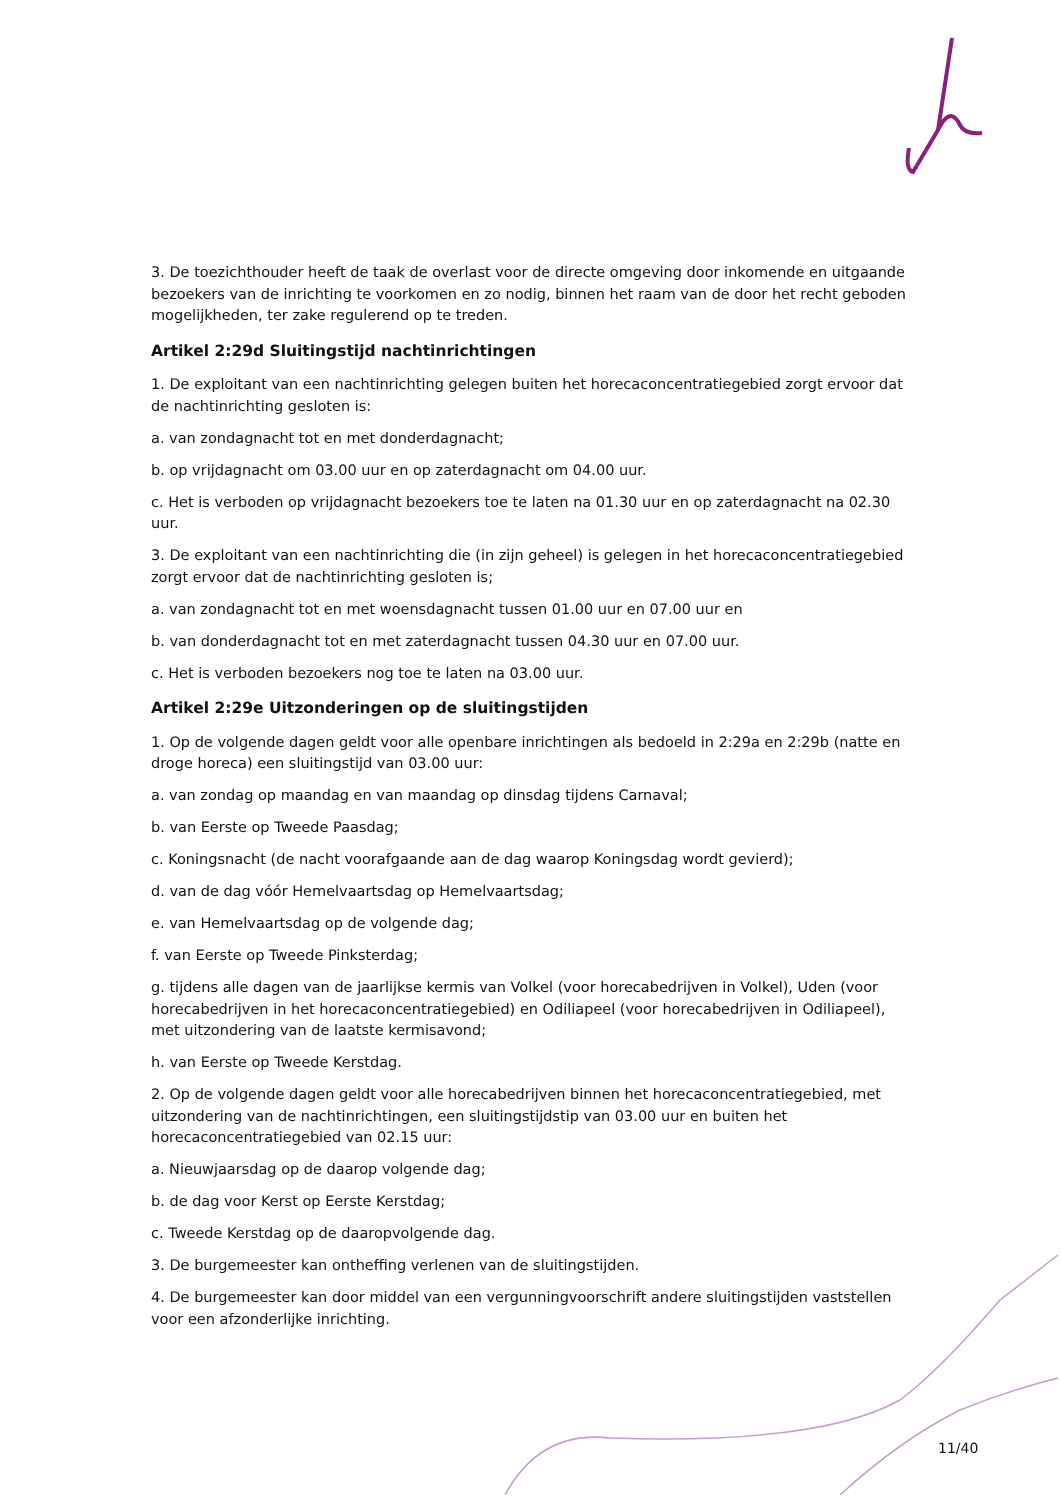3. De toezichthouder heeft de taak de overlast voor de directe omgeving door inkomende en uitgaande bezoekers van de inrichting te voorkomen en zo nodig, binnen het raam van de door het recht geboden mogelijkheden, ter zake regulerend op te treden.
Artikel 2:29d Sluitingstijd nachtinrichtingen
1. De exploitant van een nachtinrichting gelegen buiten het horecaconcentratiegebied zorgt ervoor dat de nachtinrichting gesloten is:
a. van zondagnacht tot en met donderdagnacht;
b. op vrijdagnacht om 03.00 uur en op zaterdagnacht om 04.00 uur.
c. Het is verboden op vrijdagnacht bezoekers toe te laten na 01.30 uur en op zaterdagnacht na 02.30 uur.
3. De exploitant van een nachtinrichting die (in zijn geheel) is gelegen in het horecaconcentratiegebied zorgt ervoor dat de nachtinrichting gesloten is;
a. van zondagnacht tot en met woensdagnacht tussen 01.00 uur en 07.00 uur en
b. van donderdagnacht tot en met zaterdagnacht tussen 04.30 uur en 07.00 uur.
c. Het is verboden bezoekers nog toe te laten na 03.00 uur.
Artikel 2:29e Uitzonderingen op de sluitingstijden
1. Op de volgende dagen geldt voor alle openbare inrichtingen als bedoeld in 2:29a en 2:29b (natte en droge horeca) een sluitingstijd van 03.00 uur:
a. van zondag op maandag en van maandag op dinsdag tijdens Carnaval;
b. van Eerste op Tweede Paasdag;
c. Koningsnacht (de nacht voorafgaande aan de dag waarop Koningsdag wordt gevierd);
d. van de dag vóór Hemelvaartsdag op Hemelvaartsdag;
e. van Hemelvaartsdag op de volgende dag;
f. van Eerste op Tweede Pinksterdag;
g. tijdens alle dagen van de jaarlijkse kermis van Volkel (voor horecabedrijven in Volkel), Uden (voor horecabedrijven in het horecaconcentratiegebied) en Odiliapeel (voor horecabedrijven in Odiliapeel), met uitzondering van de laatste kermisavond;
h. van Eerste op Tweede Kerstdag.
2. Op de volgende dagen geldt voor alle horecabedrijven binnen het horecaconcentratiegebied, met uitzondering van de nachtinrichtingen, een sluitingstijdstip van 03.00 uur en buiten het horecaconcentratiegebied van 02.15 uur:
a. Nieuwjaarsdag op de daarop volgende dag;
b. de dag voor Kerst op Eerste Kerstdag;
c. Tweede Kerstdag op de daaropvolgende dag.
3. De burgemeester kan ontheffing verlenen van de sluitingstijden.
4. De burgemeester kan door middel van een vergunningvoorschrift andere sluitingstijden vaststellen voor een afzonderlijke inrichting.
11/40